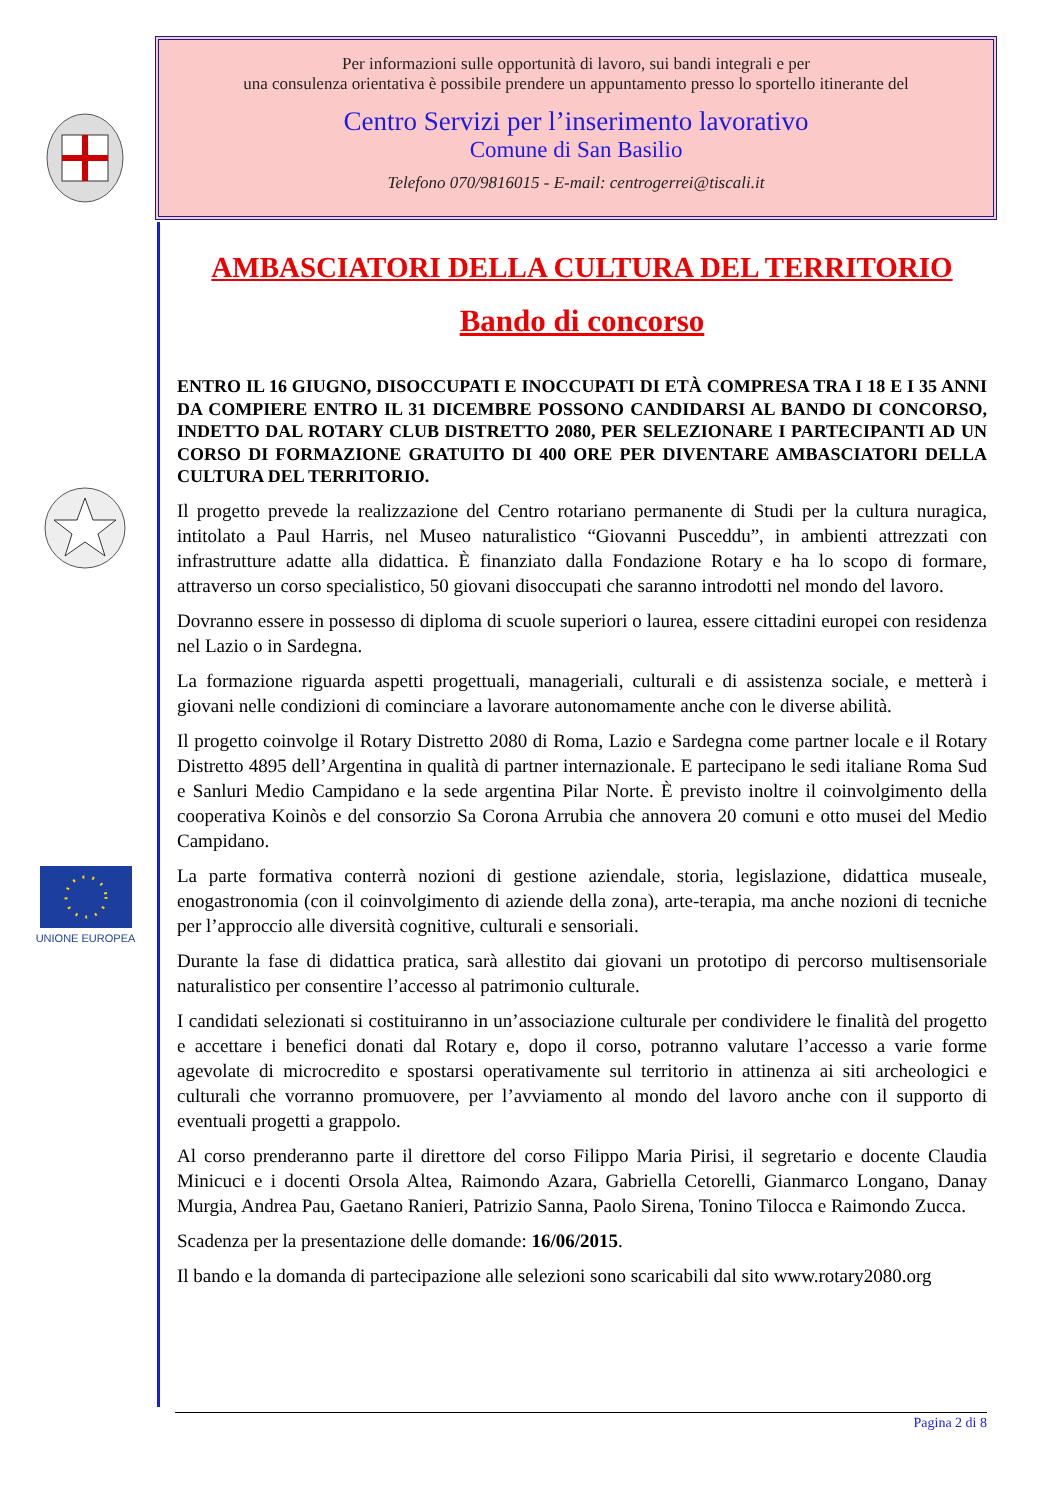UNIONE EUROPEA
Per informazioni sulle opportunità di lavoro, sui bandi integrali e per
una consulenza orientativa è possibile prendere un appuntamento presso lo sportello itinerante del
Centro Servizi per l’inserimento lavorativo
Comune di San Basilio
Telefono 070/9816015 - E-mail: centrogerrei@tiscali.it
AMBASCIATORI DELLA CULTURA DEL TERRITORIO
Bando di concorso
ENTRO IL 16 GIUGNO, DISOCCUPATI E INOCCUPATI DI ETÀ COMPRESA TRA I 18 E I 35 ANNI DA COMPIERE ENTRO IL 31 DICEMBRE POSSONO CANDIDARSI AL BANDO DI CONCORSO, INDETTO DAL ROTARY CLUB DISTRETTO 2080, PER SELEZIONARE I PARTECIPANTI AD UN CORSO DI FORMAZIONE GRATUITO DI 400 ORE PER DIVENTARE AMBASCIATORI DELLA CULTURA DEL TERRITORIO.
Il progetto prevede la realizzazione del Centro rotariano permanente di Studi per la cultura nuragica, intitolato a Paul Harris, nel Museo naturalistico “Giovanni Pusceddu”, in ambienti attrezzati con infrastrutture adatte alla didattica. È finanziato dalla Fondazione Rotary e ha lo scopo di formare, attraverso un corso specialistico, 50 giovani disoccupati che saranno introdotti nel mondo del lavoro.
Dovranno essere in possesso di diploma di scuole superiori o laurea, essere cittadini europei con residenza nel Lazio o in Sardegna.
La formazione riguarda aspetti progettuali, manageriali, culturali e di assistenza sociale, e metterà i giovani nelle condizioni di cominciare a lavorare autonomamente anche con le diverse abilità.
Il progetto coinvolge il Rotary Distretto 2080 di Roma, Lazio e Sardegna come partner locale e il Rotary Distretto 4895 dell’Argentina in qualità di partner internazionale. E partecipano le sedi italiane Roma Sud e Sanluri Medio Campidano e la sede argentina Pilar Norte. È previsto inoltre il coinvolgimento della cooperativa Koinòs e del consorzio Sa Corona Arrubia che annovera 20 comuni e otto musei del Medio Campidano.
La parte formativa conterrà nozioni di gestione aziendale, storia, legislazione, didattica museale, enogastronomia (con il coinvolgimento di aziende della zona), arte-terapia, ma anche nozioni di tecniche per l’approccio alle diversità cognitive, culturali e sensoriali.
Durante la fase di didattica pratica, sarà allestito dai giovani un prototipo di percorso multisensoriale naturalistico per consentire l’accesso al patrimonio culturale.
I candidati selezionati si costituiranno in un’associazione culturale per condividere le finalità del progetto e accettare i benefici donati dal Rotary e, dopo il corso, potranno valutare l’accesso a varie forme agevolate di microcredito e spostarsi operativamente sul territorio in attinenza ai siti archeologici e culturali che vorranno promuovere, per l’avviamento al mondo del lavoro anche con il supporto di eventuali progetti a grappolo.
Al corso prenderanno parte il direttore del corso Filippo Maria Pirisi, il segretario e docente Claudia Minicuci e i docenti Orsola Altea, Raimondo Azara, Gabriella Cetorelli, Gianmarco Longano, Danay Murgia, Andrea Pau, Gaetano Ranieri, Patrizio Sanna, Paolo Sirena, Tonino Tilocca e Raimondo Zucca.
Scadenza per la presentazione delle domande: 16/06/2015.
Il bando e la domanda di partecipazione alle selezioni sono scaricabili dal sito www.rotary2080.org
Pagina 2 di 8